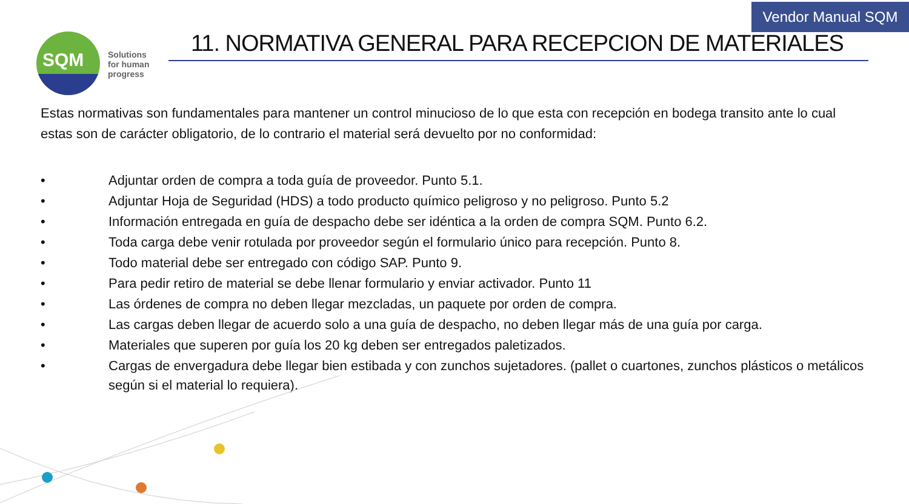Vendor Manual SQM
SQM
Solutions
for human
progress
11. NORMATIVA GENERAL PARA RECEPCION DE MATERIALES
Estas normativas son fundamentales para mantener un control minucioso de lo que esta con recepción en bodega transito ante lo cual estas son de carácter obligatorio, de lo contrario el material será devuelto por no conformidad:
• Adjuntar orden de compra a toda guía de proveedor. Punto 5.1.
• Adjuntar Hoja de Seguridad (HDS) a todo producto químico peligroso y no peligroso. Punto 5.2
• Información entregada en guía de despacho debe ser idéntica a la orden de compra SQM. Punto 6.2.
• Toda carga debe venir rotulada por proveedor según el formulario único para recepción. Punto 8.
• Todo material debe ser entregado con código SAP. Punto 9.
• Para pedir retiro de material se debe llenar formulario y enviar activador. Punto 11
• Las órdenes de compra no deben llegar mezcladas, un paquete por orden de compra.
• Las cargas deben llegar de acuerdo solo a una guía de despacho, no deben llegar más de una guía por carga.
• Materiales que superen por guía los 20 kg deben ser entregados paletizados.
• Cargas de envergadura debe llegar bien estibada y con zunchos sujetadores. (pallet o cuartones, zunchos plásticos o metálicos según si el material lo requiera).